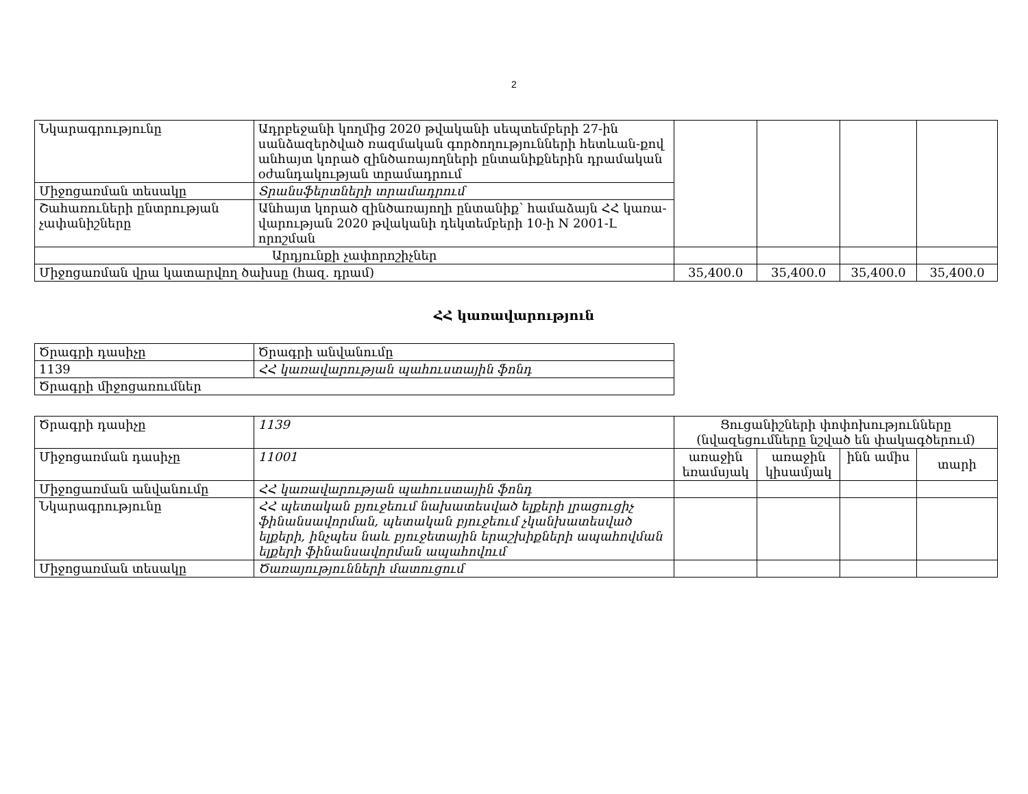2
| Նկարագրությունը | Ադրբեջանի կողմից 2020 թվականի սեպտեմբերի 27-ին սանձազերծված ռազմական գործողությունների հետևան-քով անհայտ կորած զինծառայողների ընտանիքներին դրամական օժանդակության տրամադրում | | | | |
| Միջոցառման տեսակը | Տրանսֆերտների տրամադրում | | | | |
| Շահառուների ընտրության չափանիշները | Անհայտ կորած զինծառայողի ընտանիք՝ համաձայն ՀՀ կառա-վարության 2020 թվականի դեկտեմբերի 10-ի N 2001-Լ որոշման | | | | |
| Արդյունքի չափորոշիչներ | | | | | |
| Միջոցառման վրա կատարվող ծախսը (հազ. դրամ) | | 35,400.0 | 35,400.0 | 35,400.0 | 35,400.0 |
ՀՀ կառավարություն
| Ծրագրի դասիչը | Ծրագրի անվանումը |
| 1139 | ՀՀ կառավարության պահուստային ֆոնդ |
| Ծրագրի միջոցառումներ | |
| Ծրագրի դասիչը | 1139 | Ցուցանիշների փոփոխությունները (նվազեցումները նշված են փակագծերում) | | | |
| Միջոցառման դասիչը | 11001 | առաջին եռամսյակ | առաջին կիսամյակ | ինն ամիս | տարի |
| Միջոցառման անվանումը | ՀՀ կառավարության պահուստային ֆոնդ | | | | |
| Նկարագրությունը | ՀՀ պետական բյուջեում նախատեսված ելքերի լրացուցիչ ֆինանսավորման, պետական բյուջեում չկանխատեսված ելքերի, ինչպես նաև բյուջետային երաշխիքների ապահովման ելքերի ֆինանսավորման ապահովում | | | | |
| Միջոցառման տեսակը | Ծառայությունների մատուցում | | | | |